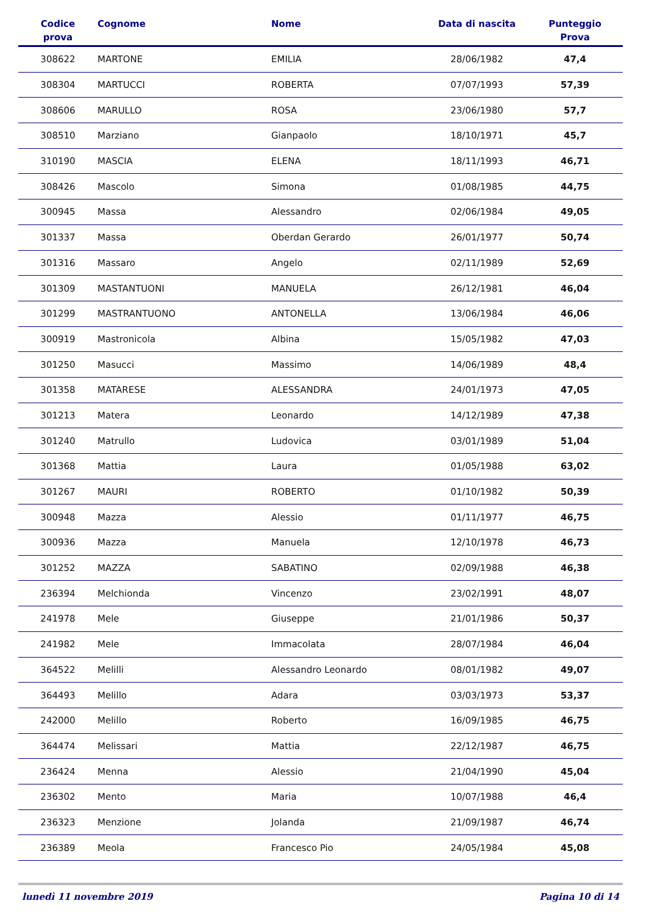| Codice prova | Cognome | Nome | Data di nascita | Punteggio Prova |
| --- | --- | --- | --- | --- |
| 308622 | MARTONE | EMILIA | 28/06/1982 | 47,4 |
| 308304 | MARTUCCI | ROBERTA | 07/07/1993 | 57,39 |
| 308606 | MARULLO | ROSA | 23/06/1980 | 57,7 |
| 308510 | Marziano | Gianpaolo | 18/10/1971 | 45,7 |
| 310190 | MASCIA | ELENA | 18/11/1993 | 46,71 |
| 308426 | Mascolo | Simona | 01/08/1985 | 44,75 |
| 300945 | Massa | Alessandro | 02/06/1984 | 49,05 |
| 301337 | Massa | Oberdan Gerardo | 26/01/1977 | 50,74 |
| 301316 | Massaro | Angelo | 02/11/1989 | 52,69 |
| 301309 | MASTANTUONI | MANUELA | 26/12/1981 | 46,04 |
| 301299 | MASTRANTUONO | ANTONELLA | 13/06/1984 | 46,06 |
| 300919 | Mastronicola | Albina | 15/05/1982 | 47,03 |
| 301250 | Masucci | Massimo | 14/06/1989 | 48,4 |
| 301358 | MATARESE | ALESSANDRA | 24/01/1973 | 47,05 |
| 301213 | Matera | Leonardo | 14/12/1989 | 47,38 |
| 301240 | Matrullo | Ludovica | 03/01/1989 | 51,04 |
| 301368 | Mattia | Laura | 01/05/1988 | 63,02 |
| 301267 | MAURI | ROBERTO | 01/10/1982 | 50,39 |
| 300948 | Mazza | Alessio | 01/11/1977 | 46,75 |
| 300936 | Mazza | Manuela | 12/10/1978 | 46,73 |
| 301252 | MAZZA | SABATINO | 02/09/1988 | 46,38 |
| 236394 | Melchionda | Vincenzo | 23/02/1991 | 48,07 |
| 241978 | Mele | Giuseppe | 21/01/1986 | 50,37 |
| 241982 | Mele | Immacolata | 28/07/1984 | 46,04 |
| 364522 | Melilli | Alessandro Leonardo | 08/01/1982 | 49,07 |
| 364493 | Melillo | Adara | 03/03/1973 | 53,37 |
| 242000 | Melillo | Roberto | 16/09/1985 | 46,75 |
| 364474 | Melissari | Mattia | 22/12/1987 | 46,75 |
| 236424 | Menna | Alessio | 21/04/1990 | 45,04 |
| 236302 | Mento | Maria | 10/07/1988 | 46,4 |
| 236323 | Menzione | Jolanda | 21/09/1987 | 46,74 |
| 236389 | Meola | Francesco Pio | 24/05/1984 | 45,08 |
lunedì 11 novembre 2019 Pagina 10 di 14